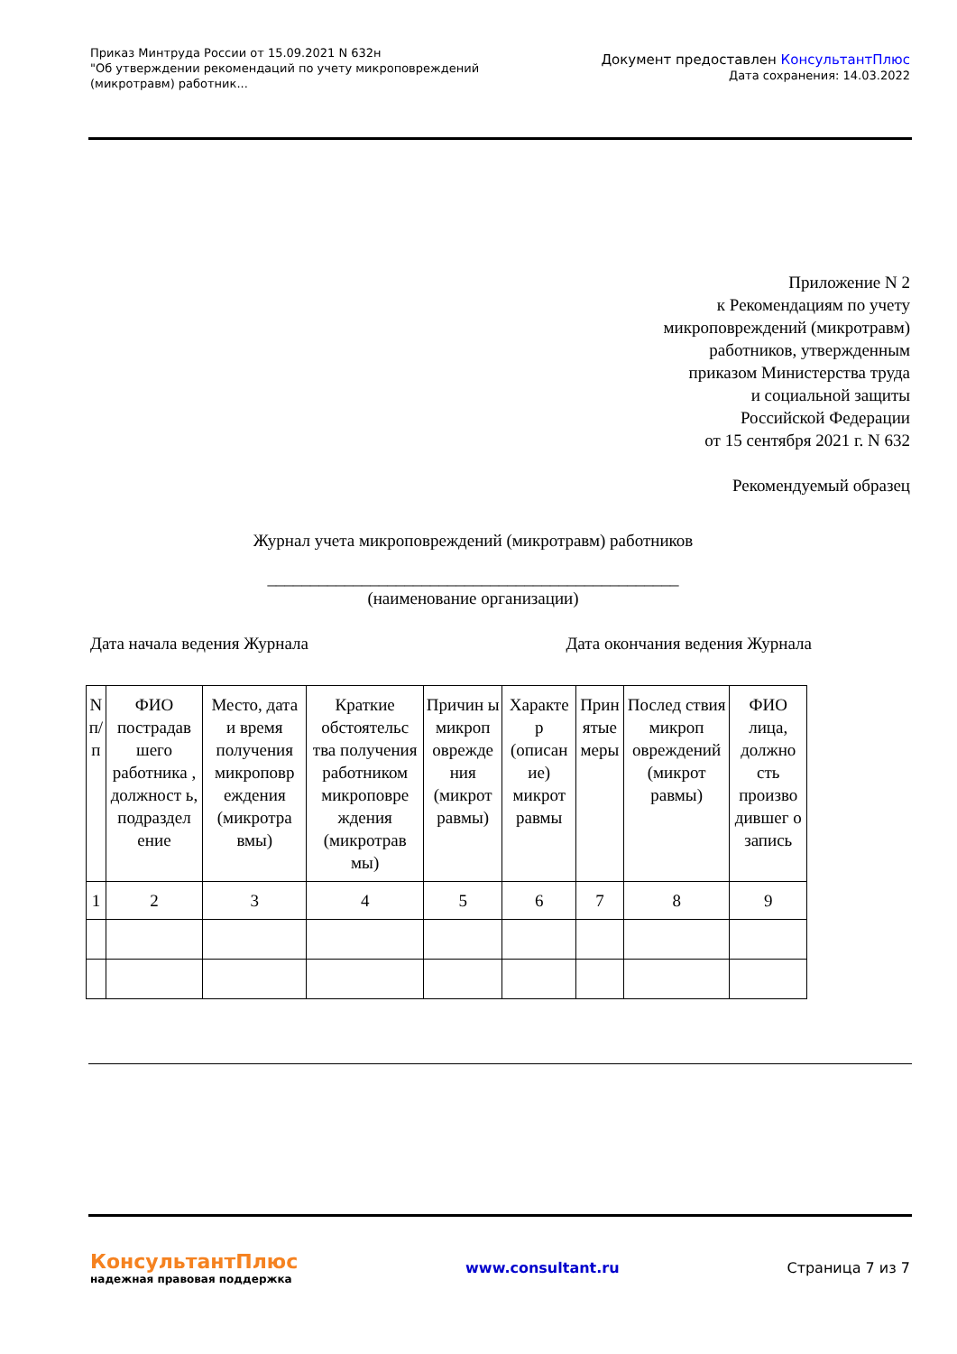Приказ Минтруда России от 15.09.2021 N 632н
"Об утверждении рекомендаций по учету микроповреждений
(микротравм) работник...
Документ предоставлен КонсультантПлюс
Дата сохранения: 14.03.2022
Приложение N 2
к Рекомендациям по учету
микроповреждений (микротравм)
работников, утвержденным
приказом Министерства труда
и социальной защиты
Российской Федерации
от 15 сентября 2021 г. N 632
Рекомендуемый образец
Журнал учета микроповреждений (микротравм) работников
________________________________________________
(наименование организации)
Дата начала ведения Журнала Дата окончания ведения Журнала
| N п/п | ФИО пострадав шего работника , должност ь, подраздел ение | Место, дата и время получения микроповр еждения (микротра вмы) | Краткие обстоятельс тва получения работником микроповре ждения (микротрав мы) | Причин ы микроп овреждe ния (микрот равмы) | Характе р (описан ие) микрот равмы | Прин ятые меры | Послед ствия микроп овреждений (микрот равмы) | ФИО лица, должно сть произво дившег о запись |
| 1 | 2 | 3 | 4 | 5 | 6 | 7 | 8 | 9 |
КонсультантПлюс
надежная правовая поддержка
www.consultant.ru Страница 7 из 7